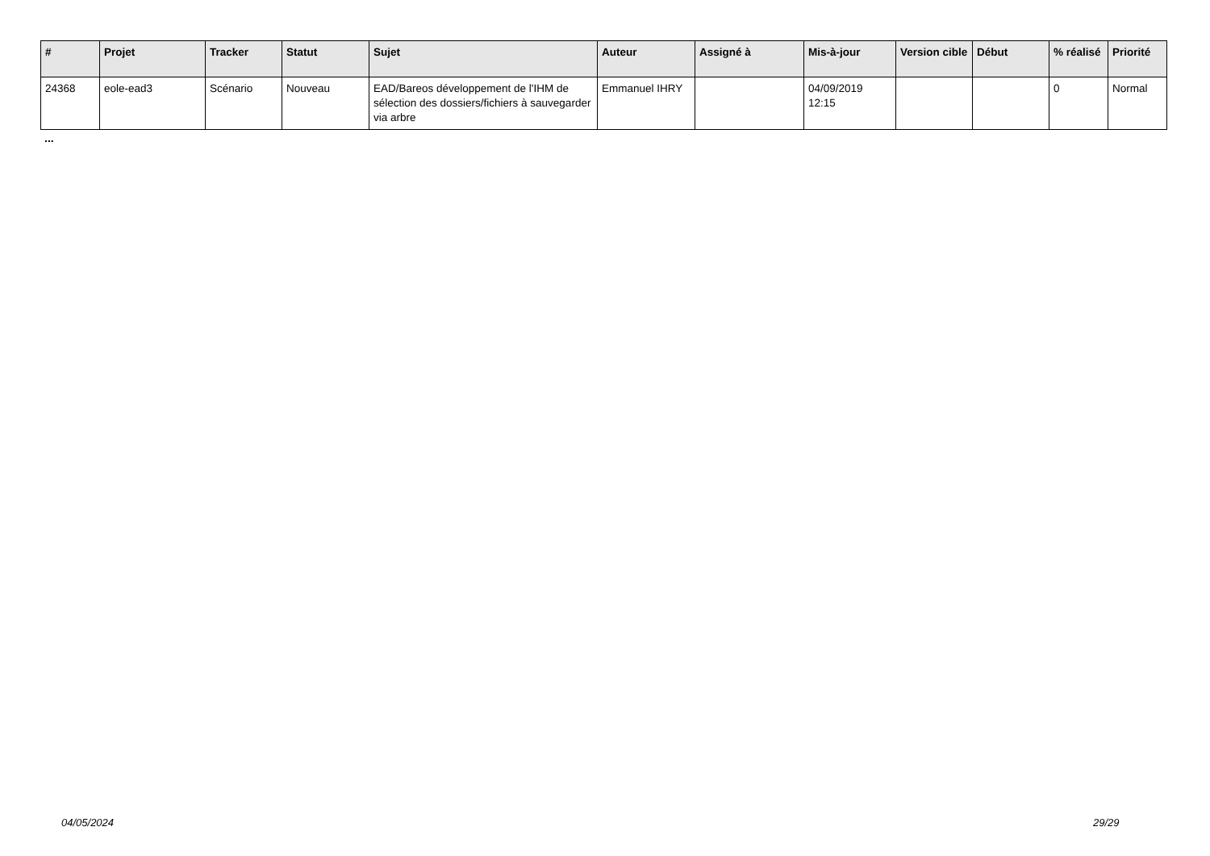| # | Projet | Tracker | Statut | Sujet | Auteur | Assigné à | Mis-à-jour | Version cible | Début | % réalisé | Priorité |
| --- | --- | --- | --- | --- | --- | --- | --- | --- | --- | --- | --- |
| 24368 | eole-ead3 | Scénario | Nouveau | EAD/Bareos développement de l'IHM de sélection des dossiers/fichiers à sauvegarder via arbre | Emmanuel IHRY | | 04/09/2019 12:15 | | | 0 | Normal |
...
04/05/2024 29/29